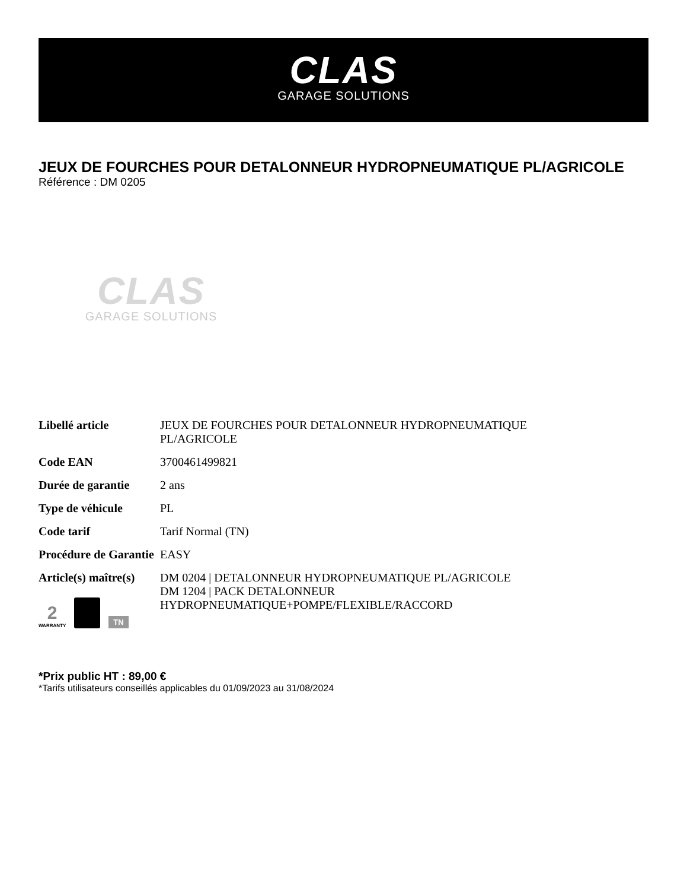CLAS
GARAGE SOLUTIONS
JEUX DE FOURCHES POUR DETALONNEUR HYDROPNEUMATIQUE PL/AGRICOLE
Référence : DM 0205
CLAS
GARAGE SOLUTIONS
| Libellé article | JEUX DE FOURCHES POUR DETALONNEUR HYDROPNEUMATIQUE PL/AGRICOLE |
| Code EAN | 3700461499821 |
| Durée de garantie | 2 ans |
| Type de véhicule | PL |
| Code tarif | Tarif Normal (TN) |
| Procédure de Garantie | EASY |
| Article(s) maître(s) | DM 0204 / DETALONNEUR HYDROPNEUMATIQUE PL/AGRICOLE DM 1204 / PACK DETALONNEUR HYDROPNEUMATIQUE+POMPE/FLEXIBLE/RACCORD |
2
WARRANTY
TN
*Prix public HT : 89,00 €
*Tarifs utilisateurs conseillés applicables du 01/09/2023 au 31/08/2024